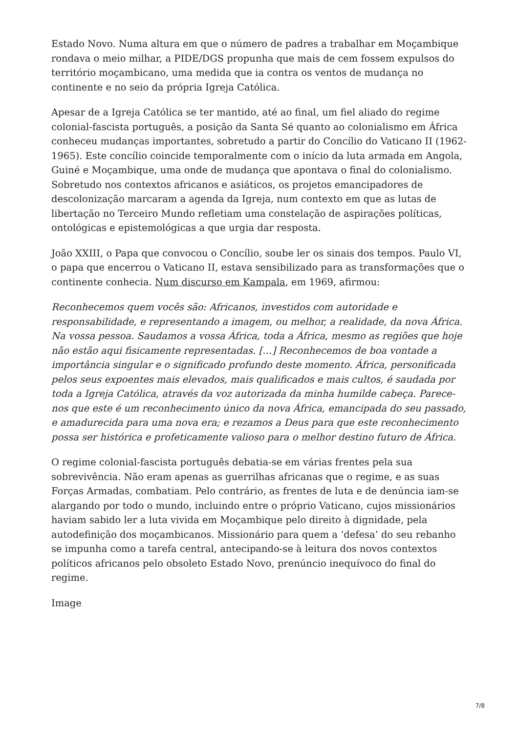Estado Novo. Numa altura em que o número de padres a trabalhar em Moçambique rondava o meio milhar, a PIDE/DGS propunha que mais de cem fossem expulsos do território moçambicano, uma medida que ia contra os ventos de mudança no continente e no seio da própria Igreja Católica.
Apesar de a Igreja Católica se ter mantido, até ao final, um fiel aliado do regime colonial-fascista português, a posição da Santa Sé quanto ao colonialismo em África conheceu mudanças importantes, sobretudo a partir do Concílio do Vaticano II (1962-1965). Este concílio coincide temporalmente com o início da luta armada em Angola, Guiné e Moçambique, uma onde de mudança que apontava o final do colonialismo. Sobretudo nos contextos africanos e asiáticos, os projetos emancipadores de descolonização marcaram a agenda da Igreja, num contexto em que as lutas de libertação no Terceiro Mundo refletiam uma constelação de aspirações políticas, ontológicas e epistemológicas a que urgia dar resposta.
João XXIII, o Papa que convocou o Concílio, soube ler os sinais dos tempos. Paulo VI, o papa que encerrou o Vaticano II, estava sensibilizado para as transformações que o continente conhecia. Num discurso em Kampala, em 1969, afirmou:
Reconhecemos quem vocês são: Africanos, investidos com autoridade e responsabilidade, e representando a imagem, ou melhor, a realidade, da nova África. Na vossa pessoa. Saudamos a vossa África, toda a África, mesmo as regiões que hoje não estão aqui fisicamente representadas. […] Reconhecemos de boa vontade a importância singular e o significado profundo deste momento. África, personificada pelos seus expoentes mais elevados, mais qualificados e mais cultos, é saudada por toda a Igreja Católica, através da voz autorizada da minha humilde cabeça. Parece-nos que este é um reconhecimento único da nova África, emancipada do seu passado, e amadurecida para uma nova era; e rezamos a Deus para que este reconhecimento possa ser histórica e profeticamente valioso para o melhor destino futuro de África.
O regime colonial-fascista português debatia-se em várias frentes pela sua sobrevivência. Não eram apenas as guerrilhas africanas que o regime, e as suas Forças Armadas, combatiam. Pelo contrário, as frentes de luta e de denúncia iam-se alargando por todo o mundo, incluindo entre o próprio Vaticano, cujos missionários haviam sabido ler a luta vivida em Moçambique pelo direito à dignidade, pela autodefinição dos moçambicanos. Missionário para quem a ‘defesa’ do seu rebanho se impunha como a tarefa central, antecipando-se à leitura dos novos contextos políticos africanos pelo obsoleto Estado Novo, prenúncio inequívoco do final do regime.
Image
7/8